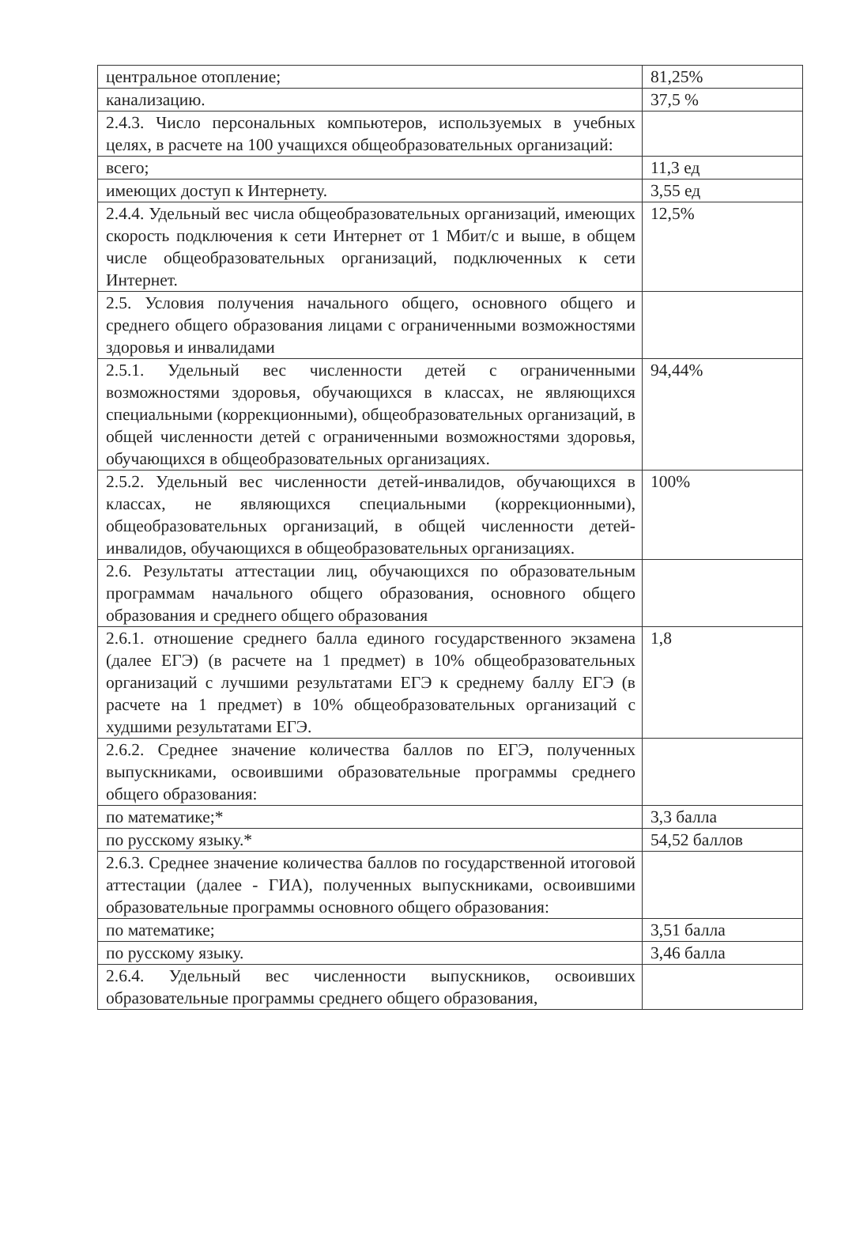| центральное отопление; | 81,25% |
| канализацию. | 37,5 % |
| 2.4.3. Число персональных компьютеров, используемых в учебных целях, в расчете на 100 учащихся общеобразовательных организаций: | |
| всего; | 11,3 ед |
| имеющих доступ к Интернету. | 3,55 ед |
| 2.4.4. Удельный вес числа общеобразовательных организаций, имеющих скорость подключения к сети Интернет от 1 Мбит/с и выше, в общем числе общеобразовательных организаций, подключенных к сети Интернет. | 12,5% |
| 2.5. Условия получения начального общего, основного общего и среднего общего образования лицами с ограниченными возможностями здоровья и инвалидами | |
| 2.5.1. Удельный вес численности детей с ограниченными возможностями здоровья, обучающихся в классах, не являющихся специальными (коррекционными), общеобразовательных организаций, в общей численности детей с ограниченными возможностями здоровья, обучающихся в общеобразовательных организациях. | 94,44% |
| 2.5.2. Удельный вес численности детей-инвалидов, обучающихся в классах, не являющихся специальными (коррекционными), общеобразовательных организаций, в общей численности детей-инвалидов, обучающихся в общеобразовательных организациях. | 100% |
| 2.6. Результаты аттестации лиц, обучающихся по образовательным программам начального общего образования, основного общего образования и среднего общего образования | |
| 2.6.1. отношение среднего балла единого государственного экзамена (далее ЕГЭ) (в расчете на 1 предмет) в 10% общеобразовательных организаций с лучшими результатами ЕГЭ к среднему баллу ЕГЭ (в расчете на 1 предмет) в 10% общеобразовательных организаций с худшими результатами ЕГЭ. | 1,8 |
| 2.6.2. Среднее значение количества баллов по ЕГЭ, полученных выпускниками, освоившими образовательные программы среднего общего образования: | |
| по математике;* | 3,3 балла |
| по русскому языку.* | 54,52 баллов |
| 2.6.3. Среднее значение количества баллов по государственной итоговой аттестации (далее - ГИА), полученных выпускниками, освоившими образовательные программы основного общего образования: | |
| по математике; | 3,51 балла |
| по русскому языку. | 3,46 балла |
| 2.6.4. Удельный вес численности выпускников, освоивших образовательные программы среднего общего образования, | |